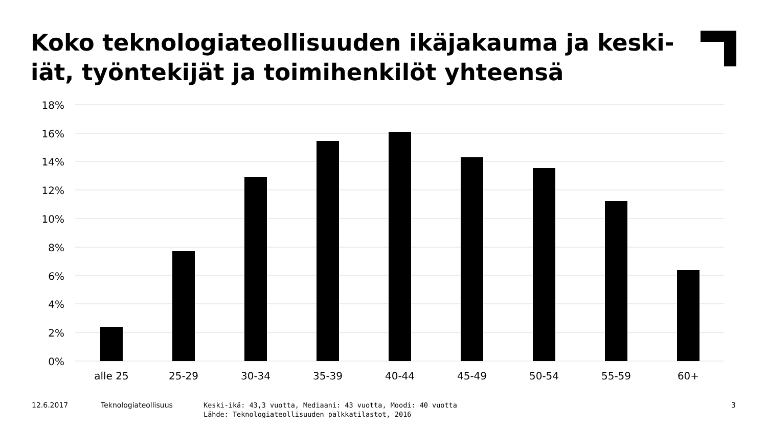Koko teknologiateollisuuden ikäjakauma ja keski-iät, työntekijät ja toimihenkilöt yhteensä
18%
16%
14%
12%
10%
8%
6%
4%
2%
0%
alle 25
25-29
30-34
35-39
40-44
45-49
50-54
55-59
60+
12.6.2017 Teknologiateollisuus
Keski-ikä: 43,3 vuotta, Mediaani: 43 vuotta, Moodi: 40 vuotta
Lähde: Teknologiateollisuuden palkkatilastot, 2016
3